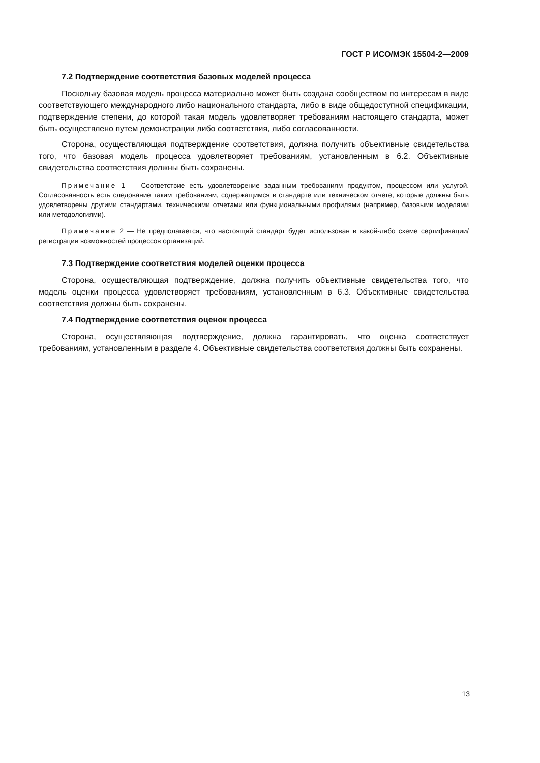ГОСТ Р ИСО/МЭК 15504-2—2009
7.2 Подтверждение соответствия базовых моделей процесса
Поскольку базовая модель процесса материально может быть создана сообществом по интересам в виде соответствующего международного либо национального стандарта, либо в виде общедоступной спецификации, подтверждение степени, до которой такая модель удовлетворяет требованиям настоящего стандарта, может быть осуществлено путем демонстрации либо соответствия, либо согласованности.
Сторона, осуществляющая подтверждение соответствия, должна получить объективные свидетельства того, что базовая модель процесса удовлетворяет требованиям, установленным в 6.2. Объективные свидетельства соответствия должны быть сохранены.
Примечание 1 — Соответствие есть удовлетворение заданным требованиям продуктом, процессом или услугой. Согласованность есть следование таким требованиям, содержащимся в стандарте или техническом отчете, которые должны быть удовлетворены другими стандартами, техническими отчетами или функциональными профилями (например, базовыми моделями или методологиями).
Примечание 2 — Не предполагается, что настоящий стандарт будет использован в какой-либо схеме сертификации/регистрации возможностей процессов организаций.
7.3 Подтверждение соответствия моделей оценки процесса
Сторона, осуществляющая подтверждение, должна получить объективные свидетельства того, что модель оценки процесса удовлетворяет требованиям, установленным в 6.3. Объективные свидетельства соответствия должны быть сохранены.
7.4 Подтверждение соответствия оценок процесса
Сторона, осуществляющая подтверждение, должна гарантировать, что оценка соответствует требованиям, установленным в разделе 4. Объективные свидетельства соответствия должны быть сохранены.
13